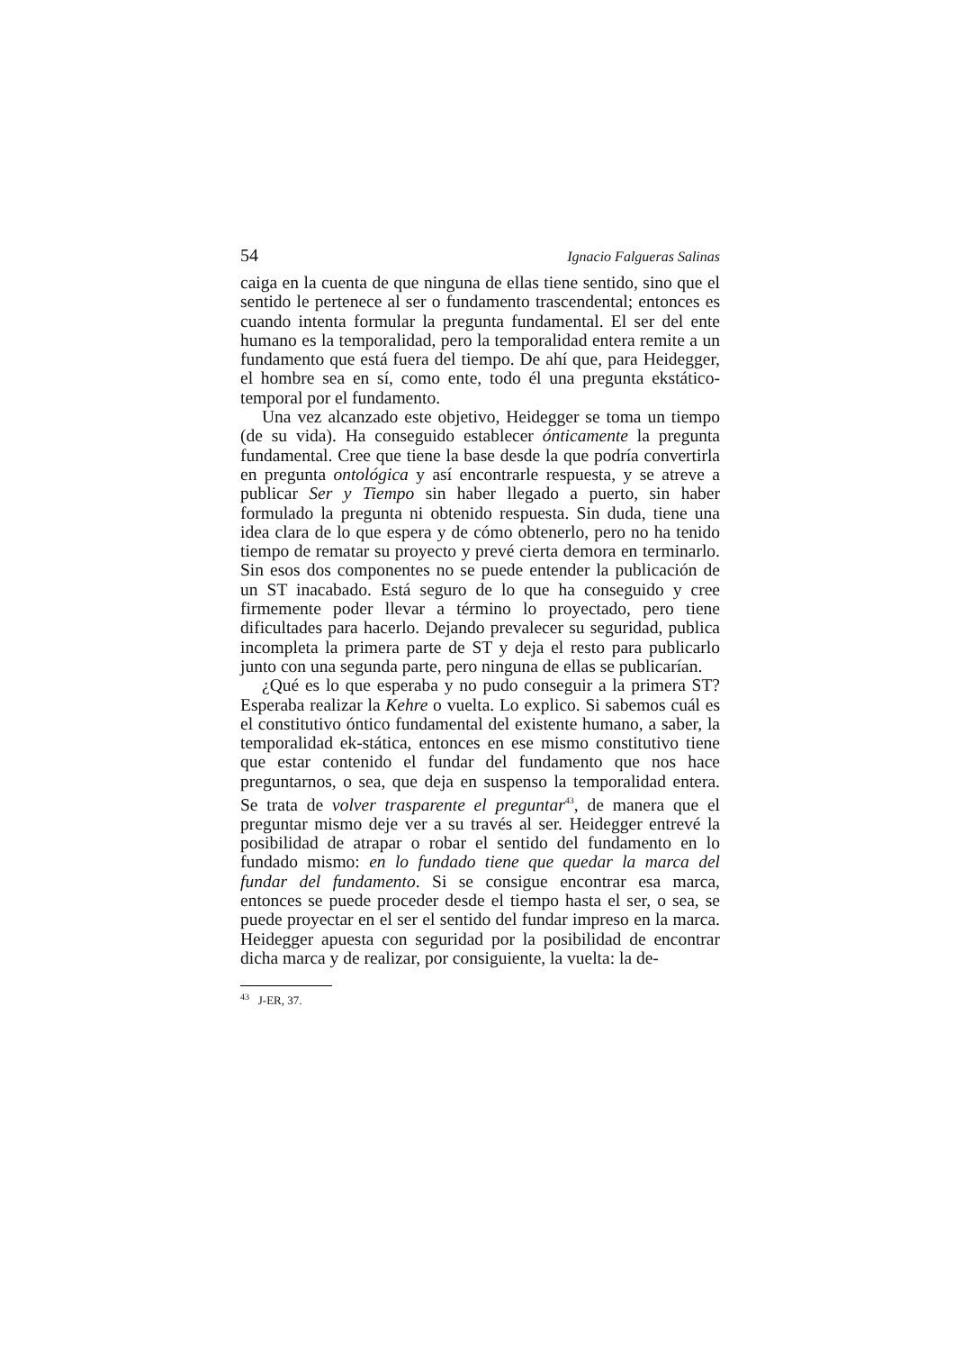54 Ignacio Falgueras Salinas
caiga en la cuenta de que ninguna de ellas tiene sentido, sino que el sentido le pertenece al ser o fundamento trascendental; entonces es cuando intenta formular la pregunta fundamental. El ser del ente humano es la temporalidad, pero la temporalidad entera remite a un fundamento que está fuera del tiempo. De ahí que, para Heidegger, el hombre sea en sí, como ente, todo él una pregunta ekstático-temporal por el fundamento.
Una vez alcanzado este objetivo, Heidegger se toma un tiempo (de su vida). Ha conseguido establecer ónticamente la pregunta fundamental. Cree que tiene la base desde la que podría convertirla en pregunta ontológica y así encontrarle respuesta, y se atreve a publicar Ser y Tiempo sin haber llegado a puerto, sin haber formulado la pregunta ni obtenido respuesta. Sin duda, tiene una idea clara de lo que espera y de cómo obtenerlo, pero no ha tenido tiempo de rematar su proyecto y prevé cierta demora en terminarlo. Sin esos dos componentes no se puede entender la publicación de un ST inacabado. Está seguro de lo que ha conseguido y cree firmemente poder llevar a término lo proyectado, pero tiene dificultades para hacerlo. Dejando prevalecer su seguridad, publica incompleta la primera parte de ST y deja el resto para publicarlo junto con una segunda parte, pero ninguna de ellas se publicarían.
¿Qué es lo que esperaba y no pudo conseguir a la primera ST? Esperaba realizar la Kehre o vuelta. Lo explico. Si sabemos cuál es el constitutivo óntico fundamental del existente humano, a saber, la temporalidad ek-stática, entonces en ese mismo constitutivo tiene que estar contenido el fundar del fundamento que nos hace preguntarnos, o sea, que deja en suspenso la temporalidad entera. Se trata de volver trasparente el preguntar<sup>43</sup>, de manera que el preguntar mismo deje ver a su través al ser. Heidegger entrevé la posibilidad de atrapar o robar el sentido del fundamento en lo fundado mismo: en lo fundado tiene que quedar la marca del fundar del fundamento. Si se consigue encontrar esa marca, entonces se puede proceder desde el tiempo hasta el ser, o sea, se puede proyectar en el ser el sentido del fundar impreso en la marca. Heidegger apuesta con seguridad por la posibilidad de encontrar dicha marca y de realizar, por consiguiente, la vuelta: la de-
<sup>43</sup> J-ER, 37.